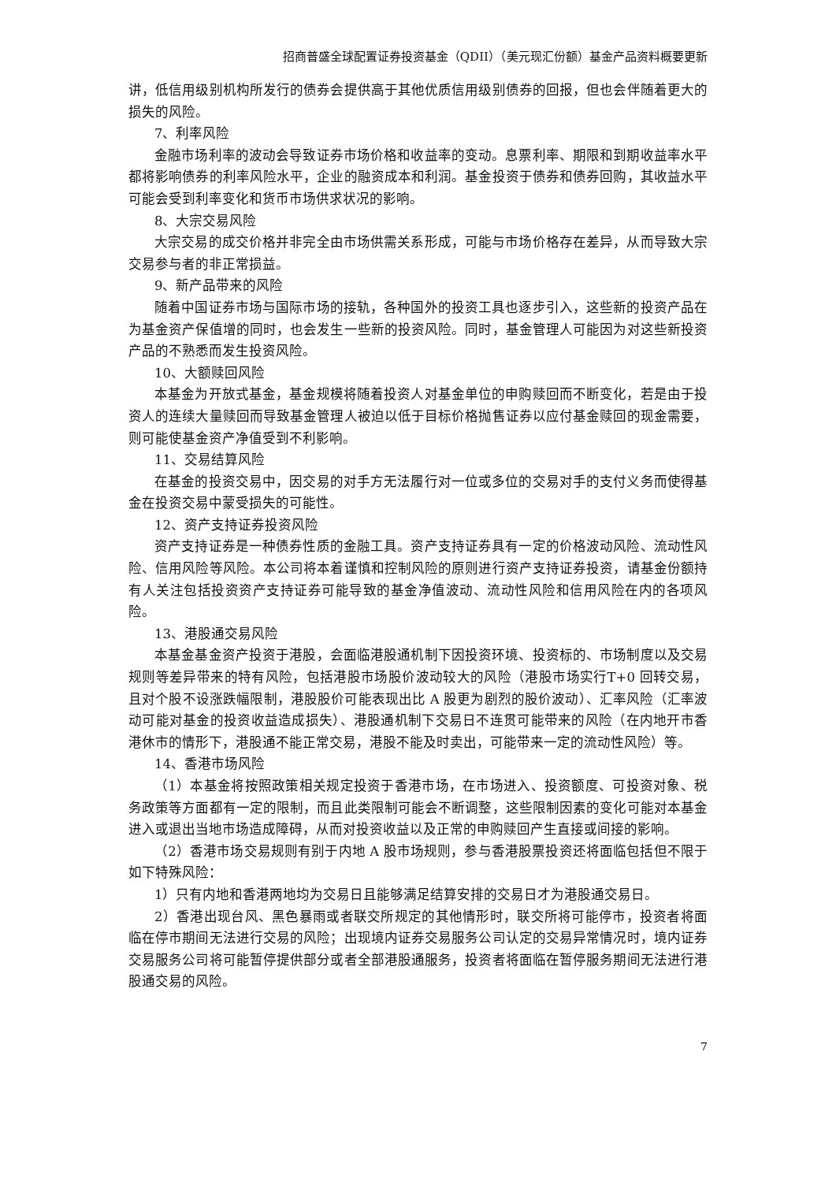招商普盛全球配置证券投资基金（QDII）（美元现汇份额）基金产品资料概要更新
讲，低信用级别机构所发行的债券会提供高于其他优质信用级别债券的回报，但也会伴随着更大的损失的风险。
7、利率风险
金融市场利率的波动会导致证券市场价格和收益率的变动。息票利率、期限和到期收益率水平都将影响债券的利率风险水平，企业的融资成本和利润。基金投资于债券和债券回购，其收益水平可能会受到利率变化和货币市场供求状况的影响。
8、大宗交易风险
大宗交易的成交价格并非完全由市场供需关系形成，可能与市场价格存在差异，从而导致大宗交易参与者的非正常损益。
9、新产品带来的风险
随着中国证券市场与国际市场的接轨，各种国外的投资工具也逐步引入，这些新的投资产品在为基金资产保值增的同时，也会发生一些新的投资风险。同时，基金管理人可能因为对这些新投资产品的不熟悉而发生投资风险。
10、大额赎回风险
本基金为开放式基金，基金规模将随着投资人对基金单位的申购赎回而不断变化，若是由于投资人的连续大量赎回而导致基金管理人被迫以低于目标价格抛售证券以应付基金赎回的现金需要，则可能使基金资产净值受到不利影响。
11、交易结算风险
在基金的投资交易中，因交易的对手方无法履行对一位或多位的交易对手的支付义务而使得基金在投资交易中蒙受损失的可能性。
12、资产支持证券投资风险
资产支持证券是一种债券性质的金融工具。资产支持证券具有一定的价格波动风险、流动性风险、信用风险等风险。本公司将本着谨慎和控制风险的原则进行资产支持证券投资，请基金份额持有人关注包括投资资产支持证券可能导致的基金净值波动、流动性风险和信用风险在内的各项风险。
13、港股通交易风险
本基金基金资产投资于港股，会面临港股通机制下因投资环境、投资标的、市场制度以及交易规则等差异带来的特有风险，包括港股市场股价波动较大的风险（港股市场实行T+0 回转交易，且对个股不设涨跌幅限制，港股股价可能表现出比 A 股更为剧烈的股价波动）、汇率风险（汇率波动可能对基金的投资收益造成损失）、港股通机制下交易日不连贯可能带来的风险（在内地开市香港休市的情形下，港股通不能正常交易，港股不能及时卖出，可能带来一定的流动性风险）等。
14、香港市场风险
（1）本基金将按照政策相关规定投资于香港市场，在市场进入、投资额度、可投资对象、税务政策等方面都有一定的限制，而且此类限制可能会不断调整，这些限制因素的变化可能对本基金进入或退出当地市场造成障碍，从而对投资收益以及正常的申购赎回产生直接或间接的影响。
（2）香港市场交易规则有别于内地 A 股市场规则，参与香港股票投资还将面临包括但不限于如下特殊风险：
1）只有内地和香港两地均为交易日且能够满足结算安排的交易日才为港股通交易日。
2）香港出现台风、黑色暴雨或者联交所规定的其他情形时，联交所将可能停市，投资者将面临在停市期间无法进行交易的风险；出现境内证券交易服务公司认定的交易异常情况时，境内证券交易服务公司将可能暂停提供部分或者全部港股通服务，投资者将面临在暂停服务期间无法进行港股通交易的风险。
7